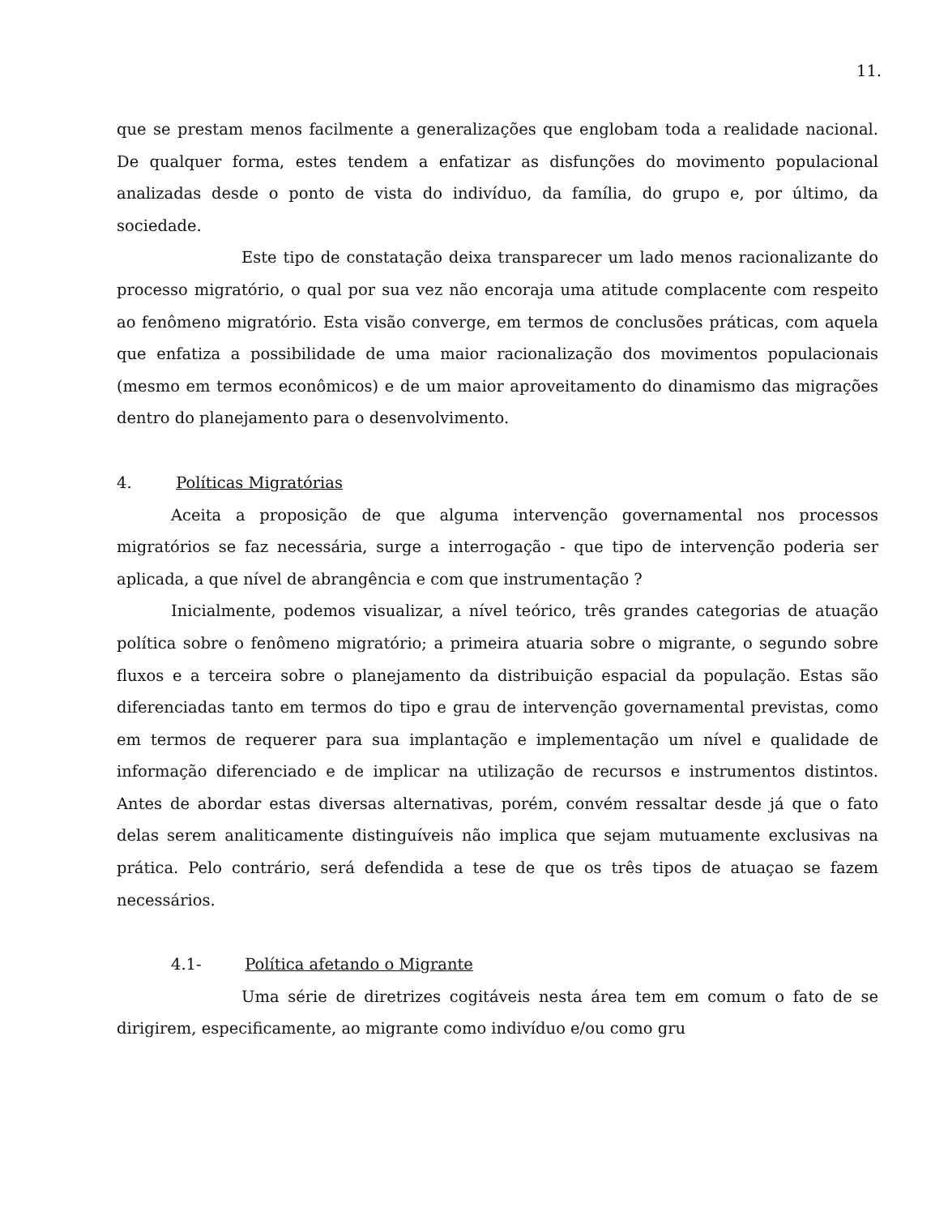11.
que se prestam menos facilmente a generalizações que englobam toda a realidade nacional. De qualquer forma, estes tendem a enfatizar as disfunções do movimento populacional analizadas desde o ponto de vista do indivíduo, da família, do grupo e, por último, da sociedade.
Este tipo de constatação deixa transparecer um lado menos racionalizante do processo migratório, o qual por sua vez não encoraja uma atitude complacente com respeito ao fenômeno migratório. Esta visão converge, em termos de conclusões práticas, com aquela que enfatiza a possibilidade de uma maior racionalização dos movimentos populacionais (mesmo em termos econômicos) e de um maior aproveitamento do dinamismo das migrações dentro do planejamento para o desenvolvimento.
4. Políticas Migratórias
Aceita a proposição de que alguma intervenção governamental nos processos migratórios se faz necessária, surge a interrogação - que tipo de intervenção poderia ser aplicada, a que nível de abrangência e com que instrumentação ?
Inicialmente, podemos visualizar, a nível teórico, três grandes categorias de atuação política sobre o fenômeno migratório; a primeira atuaria sobre o migrante, o segundo sobre fluxos e a terceira sobre o planejamento da distribuição espacial da população. Estas são diferenciadas tanto em termos do tipo e grau de intervenção governamental previstas, como em termos de requerer para sua implantação e implementação um nível e qualidade de informação diferenciado e de implicar na utilização de recursos e instrumentos distintos. Antes de abordar estas diversas alternativas, porém, convém ressaltar desde já que o fato delas serem analiticamente distinguíveis não implica que sejam mutuamente exclusivas na prática. Pelo contrário, será defendida a tese de que os três tipos de atuaçao se fazem necessários.
4.1- Política afetando o Migrante
Uma série de diretrizes cogitáveis nesta área tem em comum o fato de se dirigirem, especificamente, ao migrante como indivíduo e/ou como gru